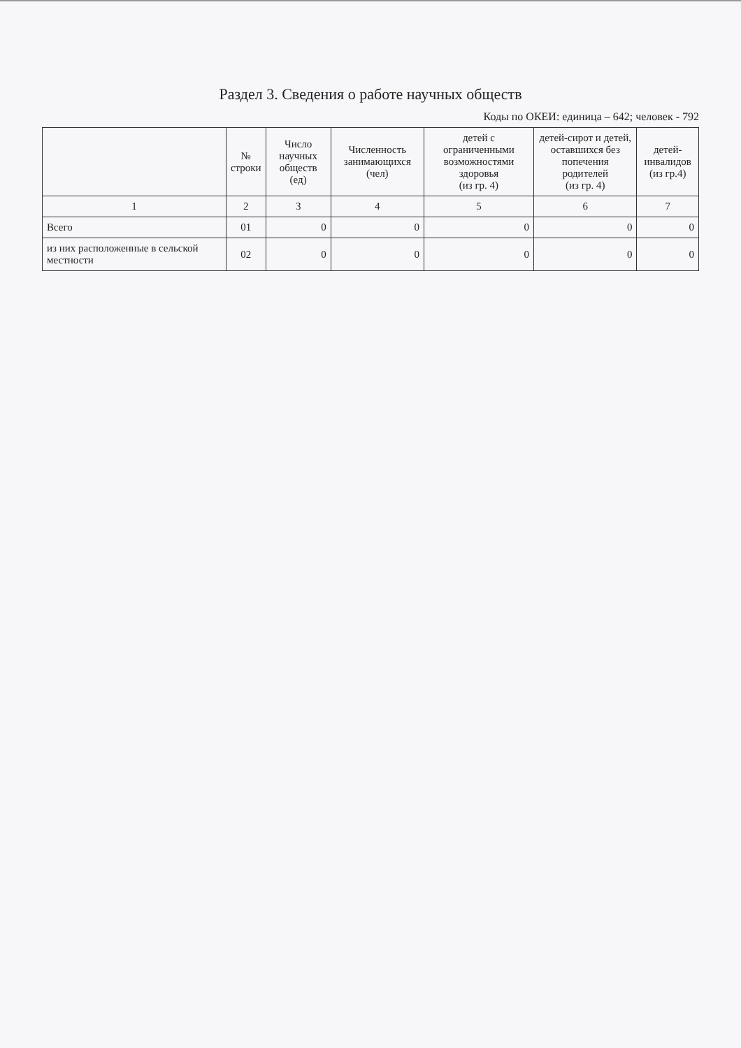Раздел 3. Сведения о работе научных обществ
Коды по ОКЕИ: единица – 642; человек - 792
| | № строки | Число научных обществ (ед) | Численность занимающихся (чел) | детей с ограниченными возможностями здоровья (из гр. 4) | детей-сирот и детей, оставшихся без попечения родителей (из гр. 4) | детей-инвалидов (из гр.4) |
| --- | --- | --- | --- | --- | --- | --- |
| 1 | 2 | 3 | 4 | 5 | 6 | 7 |
| Всего | 01 | 0 | 0 | 0 | 0 | 0 |
| из них расположенные в сельской местности | 02 | 0 | 0 | 0 | 0 | 0 |